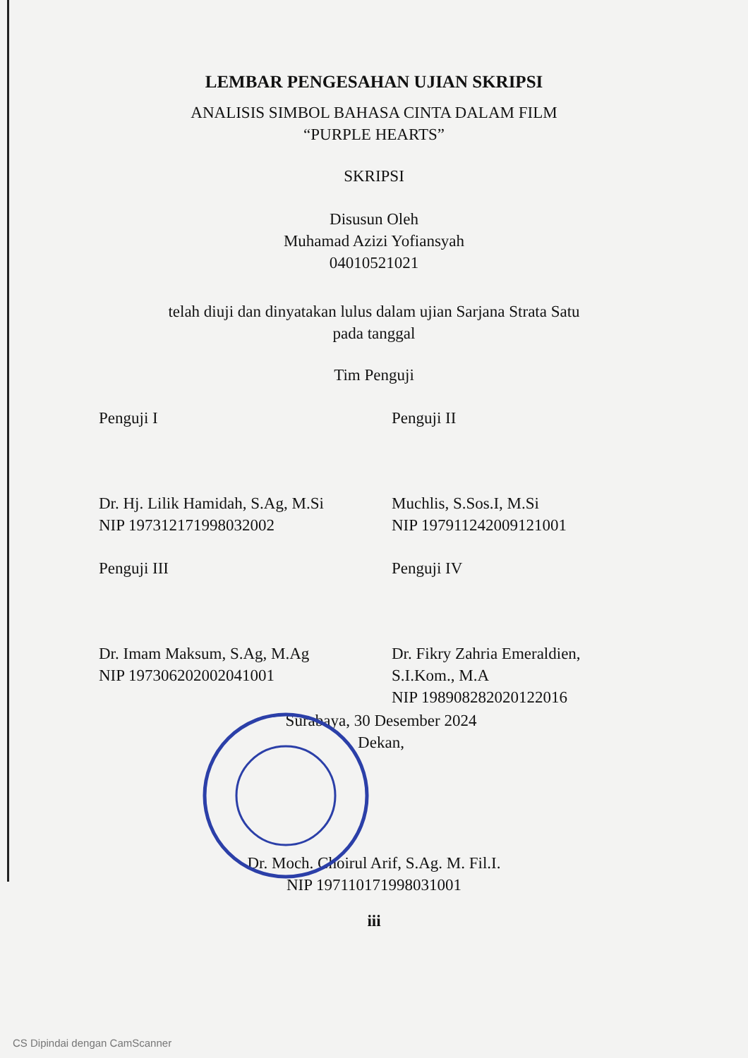LEMBAR PENGESAHAN UJIAN SKRIPSI
ANALISIS SIMBOL BAHASA CINTA DALAM FILM
“PURPLE HEARTS”
SKRIPSI
Disusun Oleh
Muhamad Azizi Yofiansyah
04010521021
telah diuji dan dinyatakan lulus dalam ujian Sarjana Strata Satu
pada tanggal
Tim Penguji
Penguji I
Dr. Hj. Lilik Hamidah, S.Ag, M.Si
NIP 197312171998032002
Penguji II
Muchlis, S.Sos.I, M.Si
NIP 197911242009121001
Penguji III
Dr. Imam Maksum, S.Ag, M.Ag
NIP 197306202002041001
Penguji IV
Dr. Fikry Zahria Emeraldien,
S.I.Kom., M.A
NIP 198908282020122016
Surabaya, 30 Desember 2024
Dekan,
Dr. Moch. Choirul Arif, S.Ag. M. Fil.I.
NIP 197110171998031001
iii
CS Dipindai dengan CamScanner